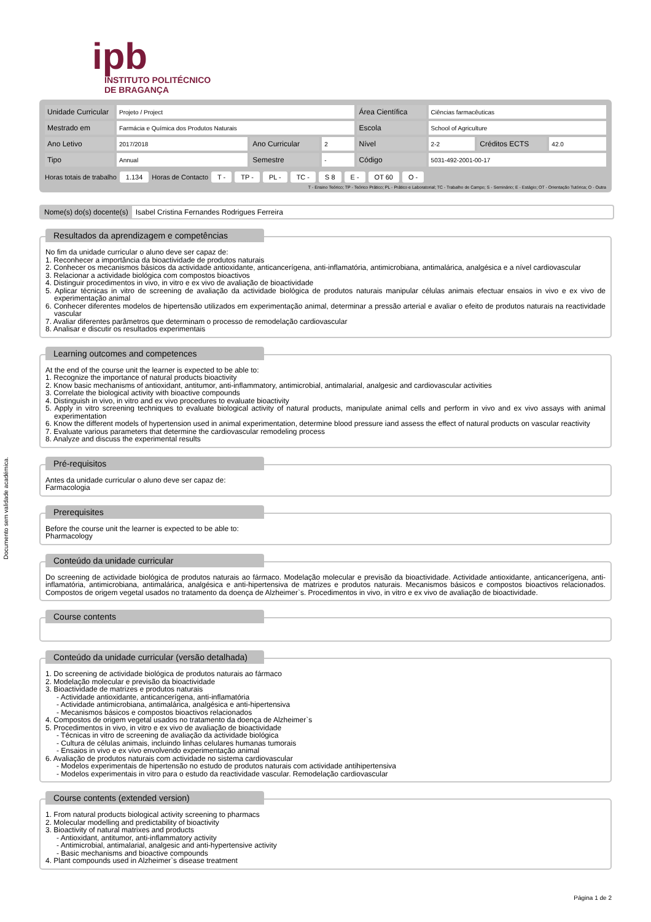ipb
INSTITUTO POLITÉCNICO
DE BRAGANÇA
Documento sem validade académica.
| Unidade Curricular | Projeto / Project | | | Área Científica | Ciências farmacêuticas | | |
| Mestrado em | Farmácia e Química dos Produtos Naturais | | | Escola | School of Agriculture | | |
| Ano Letivo | 2017/2018 | Ano Curricular | 2 | Nível | 2-2 | Créditos ECTS | 42.0 |
| Tipo | Annual | Semestre | - | Código | 5031-492-2001-00-17 | | |
Horas totais de trabalho 1.134 Horas de Contacto T - TP - PL - TC - S 8 E - OT 60 O -
T - Ensino Teórico; TP - Teórico Prático; PL - Prático e Laboratorial; TC - Trabalho de Campo; S - Seminário; E - Estágio; OT - Orientação Tutórica; O - Outra
Nome(s) do(s) docente(s) Isabel Cristina Fernandes Rodrigues Ferreira
Resultados da aprendizagem e competências
No fim da unidade curricular o aluno deve ser capaz de:
1. Reconhecer a importância da bioactividade de produtos naturais
2. Conhecer os mecanismos básicos da actividade antioxidante, anticancerígena, anti-inflamatória, antimicrobiana, antimalárica, analgésica e a nível cardiovascular
3. Relacionar a actividade biológica com compostos bioactivos
4. Distinguir procedimentos in vivo, in vitro e ex vivo de avaliação de bioactividade
5. Aplicar técnicas in vitro de screening de avaliação da actividade biológica de produtos naturais manipular células animais efectuar ensaios in vivo e ex vivo de experimentação animal
6. Conhecer diferentes modelos de hipertensão utilizados em experimentação animal, determinar a pressão arterial e avaliar o efeito de produtos naturais na reactividade vascular
7. Avaliar diferentes parâmetros que determinam o processo de remodelação cardiovascular
8. Analisar e discutir os resultados experimentais
Learning outcomes and competences
At the end of the course unit the learner is expected to be able to:
1. Recognize the importance of natural products bioactivity
2. Know basic mechanisms of antioxidant, antitumor, anti-inflammatory, antimicrobial, antimalarial, analgesic and cardiovascular activities
3. Correlate the biological activity with bioactive compounds
4. Distinguish in vivo, in vitro and ex vivo procedures to evaluate bioactivity
5. Apply in vitro screening techniques to evaluate biological activity of natural products, manipulate animal cells and perform in vivo and ex vivo assays with animal experimentation
6. Know the different models of hypertension used in animal experimentation, determine blood pressure iand assess the effect of natural products on vascular reactivity
7. Evaluate various parameters that determine the cardiovascular remodeling process
8. Analyze and discuss the experimental results
Pré-requisitos
Antes da unidade curricular o aluno deve ser capaz de:
Farmacologia
Prerequisites
Before the course unit the learner is expected to be able to:
Pharmacology
Conteúdo da unidade curricular
Do screening de actividade biológica de produtos naturais ao fármaco. Modelação molecular e previsão da bioactividade. Actividade antioxidante, anticancerígena, anti-inflamatória, antimicrobiana, antimalárica, analgésica e anti-hipertensiva de matrizes e produtos naturais. Mecanismos básicos e compostos bioactivos relacionados. Compostos de origem vegetal usados no tratamento da doença de Alzheimer`s. Procedimentos in vivo, in vitro e ex vivo de avaliação de bioactividade.
Course contents
Conteúdo da unidade curricular (versão detalhada)
1. Do screening de actividade biológica de produtos naturais ao fármaco
2. Modelação molecular e previsão da bioactividade
3. Bioactividade de matrizes e produtos naturais
- Actividade antioxidante, anticancerígena, anti-inflamatória
- Actividade antimicrobiana, antimalárica, analgésica e anti-hipertensiva
- Mecanismos básicos e compostos bioactivos relacionados
4. Compostos de origem vegetal usados no tratamento da doença de Alzheimer`s
5. Procedimentos in vivo, in vitro e ex vivo de avaliação de bioactividade
- Técnicas in vitro de screening de avaliação da actividade biológica
- Cultura de células animais, incluindo linhas celulares humanas tumorais
- Ensaios in vivo e ex vivo envolvendo experimentação animal
6. Avaliação de produtos naturais com actividade no sistema cardiovascular
- Modelos experimentais de hipertensão no estudo de produtos naturais com actividade antihipertensiva
- Modelos experimentais in vitro para o estudo da reactividade vascular. Remodelação cardiovascular
Course contents (extended version)
1. From natural products biological activity screening to pharmacs
2. Molecular modelling and predictability of bioactivity
3. Bioactivity of natural matrixes and products
- Antioxidant, antitumor, anti-inflammatory activity
- Antimicrobial, antimalarial, analgesic and anti-hypertensive activity
- Basic mechanisms and bioactive compounds
4. Plant compounds used in Alzheimer`s disease treatment
Página 1 de 2